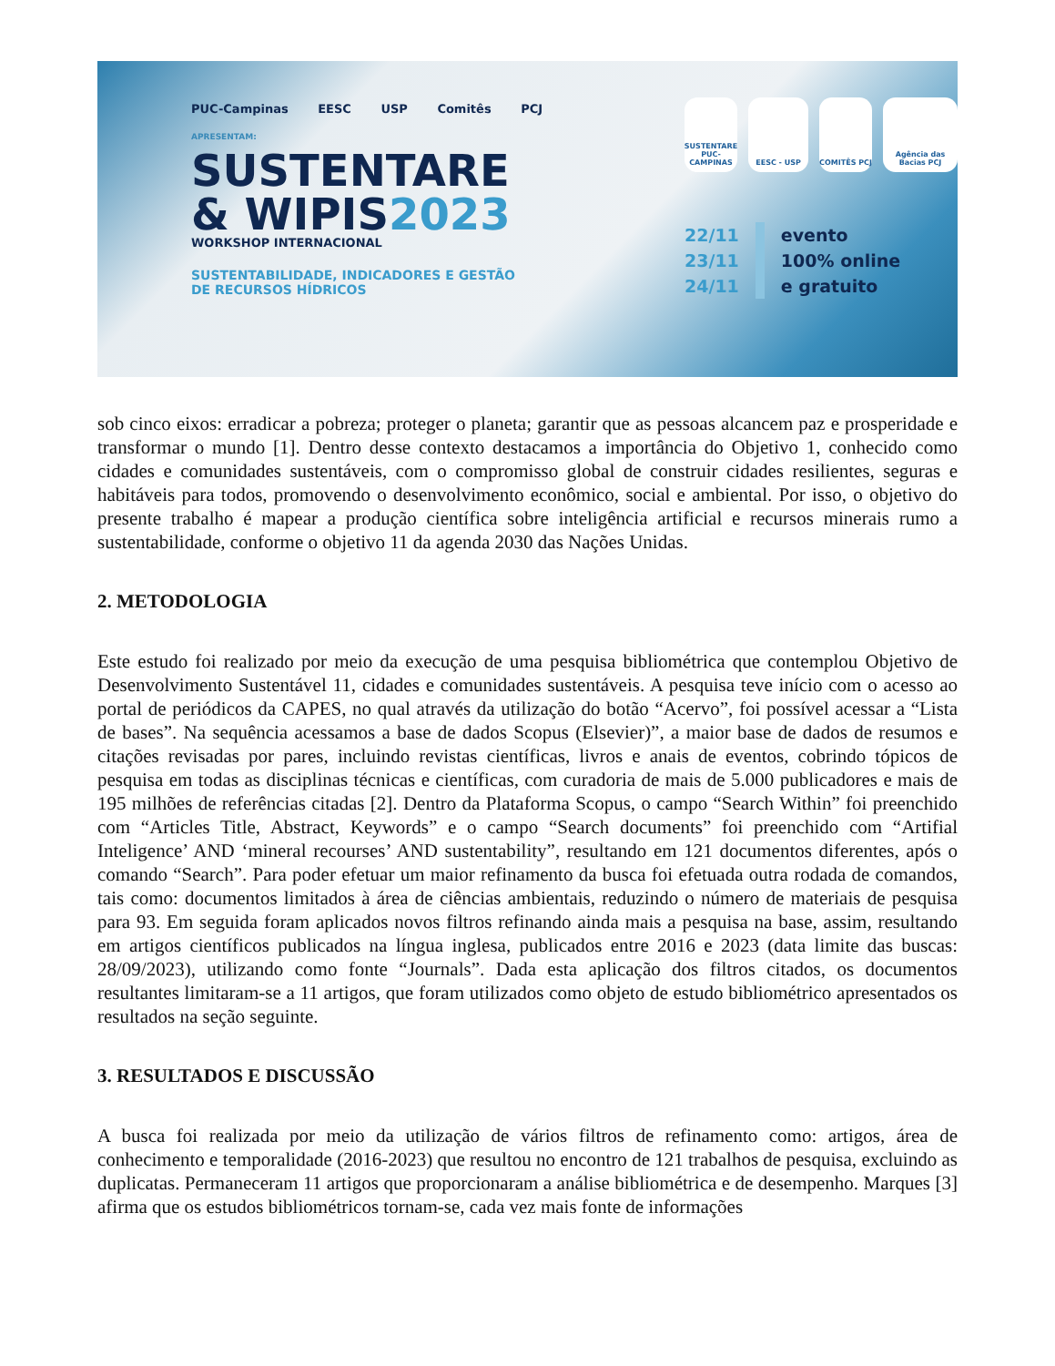PUC-Campinas EESC USP Comitês PCJ
APRESENTAM:
SUSTENTARE
& WIPIS2023
WORKSHOP INTERNACIONAL
SUSTENTABILIDADE, INDICADORES E GESTÃO
DE RECURSOS HÍDRICOS
SUSTENTARE PUC-CAMPINAS
EESC - USP COMITÊS PCJ Agência das Bacias PCJ
22/11
23/11
24/11
evento
100% online
e gratuito
sob cinco eixos: erradicar a pobreza; proteger o planeta; garantir que as pessoas alcancem paz e prosperidade e transformar o mundo [1]. Dentro desse contexto destacamos a importância do Objetivo 1, conhecido como cidades e comunidades sustentáveis, com o compromisso global de construir cidades resilientes, seguras e habitáveis para todos, promovendo o desenvolvimento econômico, social e ambiental. Por isso, o objetivo do presente trabalho é mapear a produção científica sobre inteligência artificial e recursos minerais rumo a sustentabilidade, conforme o objetivo 11 da agenda 2030 das Nações Unidas.
2. METODOLOGIA
Este estudo foi realizado por meio da execução de uma pesquisa bibliométrica que contemplou Objetivo de Desenvolvimento Sustentável 11, cidades e comunidades sustentáveis. A pesquisa teve início com o acesso ao portal de periódicos da CAPES, no qual através da utilização do botão “Acervo”, foi possível acessar a “Lista de bases”. Na sequência acessamos a base de dados Scopus (Elsevier)”, a maior base de dados de resumos e citações revisadas por pares, incluindo revistas científicas, livros e anais de eventos, cobrindo tópicos de pesquisa em todas as disciplinas técnicas e científicas, com curadoria de mais de 5.000 publicadores e mais de 195 milhões de referências citadas [2]. Dentro da Plataforma Scopus, o campo “Search Within” foi preenchido com “Articles Title, Abstract, Keywords” e o campo “Search documents” foi preenchido com “Artifial Inteligence’ AND ‘mineral recourses’ AND sustentability”, resultando em 121 documentos diferentes, após o comando “Search”. Para poder efetuar um maior refinamento da busca foi efetuada outra rodada de comandos, tais como: documentos limitados à área de ciências ambientais, reduzindo o número de materiais de pesquisa para 93. Em seguida foram aplicados novos filtros refinando ainda mais a pesquisa na base, assim, resultando em artigos científicos publicados na língua inglesa, publicados entre 2016 e 2023 (data limite das buscas: 28/09/2023), utilizando como fonte “Journals”. Dada esta aplicação dos filtros citados, os documentos resultantes limitaram-se a 11 artigos, que foram utilizados como objeto de estudo bibliométrico apresentados os resultados na seção seguinte.
3. RESULTADOS E DISCUSSÃO
A busca foi realizada por meio da utilização de vários filtros de refinamento como: artigos, área de conhecimento e temporalidade (2016-2023) que resultou no encontro de 121 trabalhos de pesquisa, excluindo as duplicatas. Permaneceram 11 artigos que proporcionaram a análise bibliométrica e de desempenho. Marques [3] afirma que os estudos bibliométricos tornam-se, cada vez mais fonte de informações